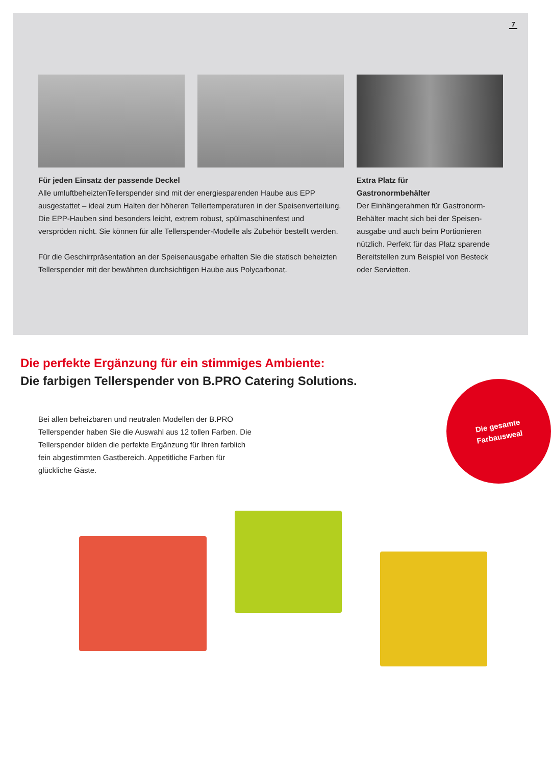7
Für jeden Einsatz der passende Deckel
Alle umluftbeheiztenTellerspender sind mit der energiesparenden Haube aus EPP ausgestattet – ideal zum Halten der höheren Tellertemperaturen in der Speisenver­teilung. Die EPP-Hauben sind besonders leicht, extrem robust, spülmaschinenfest und verspröden nicht. Sie können für alle Tellerspender-Modelle als Zubehör bestellt werden.
Für die Geschirrpräsentation an der Speisenausgabe erhalten Sie die statisch be­heizten Tellerspender mit der bewährten durchsichtigen Haube aus Polycarbonat.
Extra Platz für
Gastronormbehälter
Der Einhängerahmen für Gastronorm-Behälter macht sich bei der Speisen­ausgabe und auch beim Portionieren nützlich. Perfekt für das Platz sparende Bereitstellen zum Beispiel von Besteck oder Servietten.
Die perfekte Ergänzung für ein stimmiges Ambiente:
Die farbigen Tellerspender von B.PRO Catering Solutions.
Bei allen beheizbaren und neutralen Modellen der B.PRO Tellerspender haben Sie die Auswahl aus 12 tollen Farben. Die Tellerspender bilden die perfekte Ergänzung für Ihren farblich fein abgestimmten Gastbereich. Appetitliche Farben für glückliche Gäste.
Die gesamte
Farbausweal